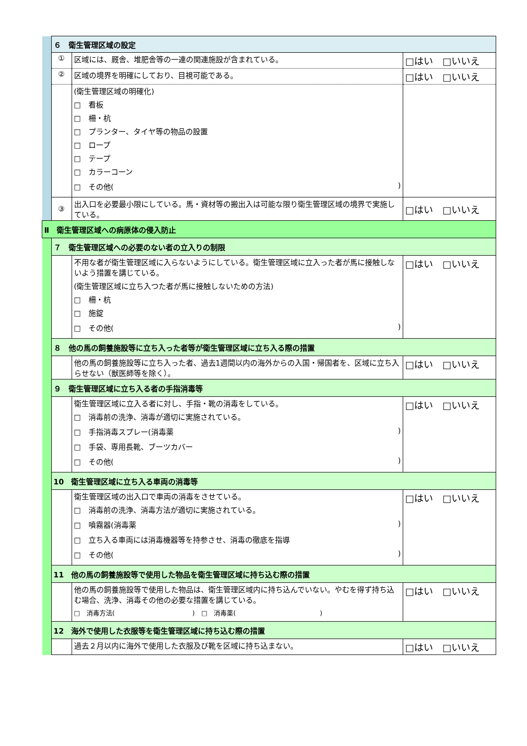| | ６ 衛生管理区域の設定 | | |
| | ① | 区域には、厩舎、堆肥舎等の一連の関連施設が含まれている。 | □はい □いいえ |
| | ② | 区域の境界を明確にしており、目視可能である。 | □はい □いいえ |
| | | (衛生管理区域の明確化) □ 看板 □ 柵・杭 □ プランター、タイヤ等の物品の設置 □ ロープ □ テープ □ カラーコーン □ その他( ) | |
| | ③ | 出入口を必要最小限にしている。馬・資材等の搬出入は可能な限り衛生管理区域の境界で実施している。 | □はい □いいえ |
| Ⅱ 衛生管理区域への病原体の侵入防止 | | | |
| | ７ 衛生管理区域への必要のない者の立入りの制限 | | |
| | | 不用な者が衛生管理区域に入らないようにしている。衛生管理区域に立入った者が馬に接触しないよう措置を講じている。 (衛生管理区域に立ち入つた者が馬に接触しないための方法) □ 柵・杭 □ 施錠 □ その他( ) | □はい □いいえ |
| | ８ 他の馬の飼養施設等に立ち入った者等が衛生管理区域に立ち入る際の措置 | | |
| | | 他の馬の飼養施設等に立ち入った者、過去1週間以内の海外からの入国・帰国者を、区域に立ち入らせない（獣医師等を除く）。 | □はい □いいえ |
| | ９ 衛生管理区域に立ち入る者の手指消毒等 | | |
| | | 衛生管理区域に立入る者に対し、手指・靴の消毒をしている。 □ 消毒前の洗浄、消毒が適切に実施されている。 □ 手指消毒スプレー(消毒薬 ) □ 手袋、専用長靴、ブーツカバー □ その他( ) | □はい □いいえ |
| | 10 衛生管理区域に立ち入る車両の消毒等 | | |
| | | 衛生管理区域の出入口で車両の消毒をさせている。 □ 消毒前の洗浄、消毒方法が適切に実施されている。 □ 噴霧器(消毒薬 ) □ 立ち入る車両には消毒機器等を持参させ、消毒の徹底を指導 □ その他( ) | □はい □いいえ |
| | 11 他の馬の飼養施設等で使用した物品を衛生管理区域に持ち込む際の措置 | | |
| | | 他の馬の飼養施設等で使用した物品は、衛生管理区域内に持ち込んでいない。やむを得ず持ち込む場合、洗浄、消毒その他の必要な措置を講じている。 □ 消毒方法( ) □ 消毒薬( ) | □はい □いいえ |
| | 12 海外で使用した衣服等を衛生管理区域に持ち込む際の措置 | | |
| | | 過去２月以内に海外で使用した衣服及び靴を区域に持ち込まない。 | □はい □いいえ |